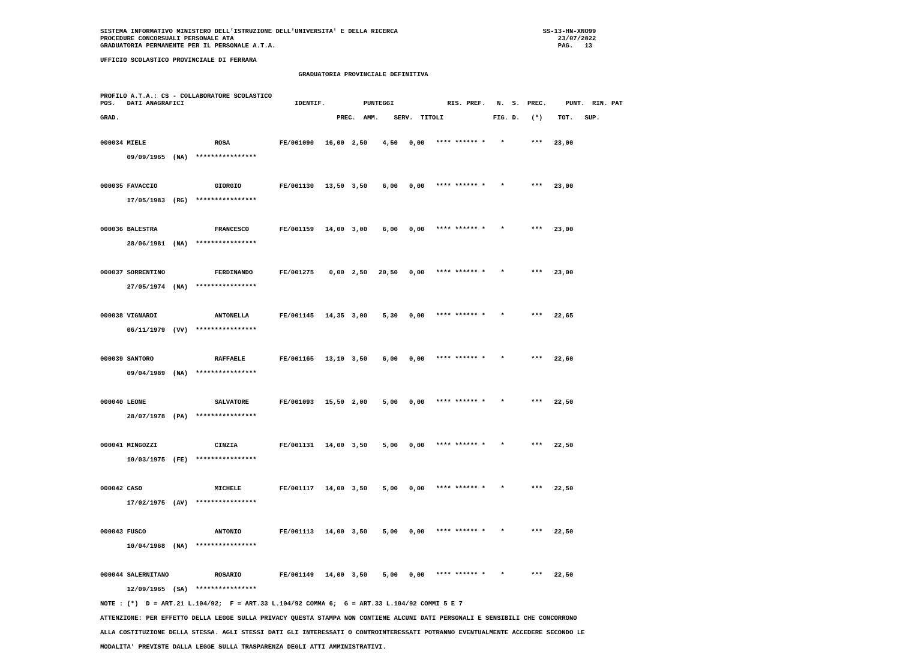SISTEMA INFORMATIVO MINISTERO DELL'ISTRUZIONE DELL'UNIVERSITA' E DELLA RICERCA                                      SS-13-HN-XNO99
PROCEDURE CONCORSUALI PERSONALE ATA                                                                                     23/07/2022
GRADUATORIA PERMANENTE PER IL PERSONALE A.T.A.                                                                          PAG.   13
UFFICIO SCOLASTICO PROVINCIALE DI FERRARA
                                                    GRADUATORIA PROVINCIALE DEFINITIVA
PROFILO A.T.A.: CS - COLLABORATORE SCOLASTICO
POS.   DATI ANAGRAFICI                             IDENTIF.          PUNTEGGI              RIS. PREF.   N.  S.  PREC.     PUNT.  RIN. PAT
GRAD.                                                         PREC.  AMM.    SERV.  TITOLI             FIG. D.   (*)    TOT.   SUP.
000034 MIELE                  ROSA             FE/001090   16,00  2,50    4,50   0,00   **** ****** *    *       ***   23,00
       09/09/1965  (NA)  ****************

000035 FAVACCIO               GIORGIO          FE/001130   13,50  3,50    6,00   0,00   **** ****** *    *       ***   23,00
       17/05/1983  (RG)  ****************

000036 BALESTRA               FRANCESCO        FE/001159   14,00  3,00    6,00   0,00   **** ****** *    *       ***   23,00
       28/06/1981  (NA)  ****************

000037 SORRENTINO             FERDINANDO       FE/001275    0,00  2,50   20,50   0,00   **** ****** *    *       ***   23,00
       27/05/1974  (NA)  ****************

000038 VIGNARDI               ANTONELLA        FE/001145   14,35  3,00    5,30   0,00   **** ****** *    *       ***   22,65
       06/11/1979  (VV)  ****************

000039 SANTORO                RAFFAELE         FE/001165   13,10  3,50    6,00   0,00   **** ****** *    *       ***   22,60
       09/04/1989  (NA)  ****************

000040 LEONE                  SALVATORE        FE/001093   15,50  2,00    5,00   0,00   **** ****** *    *       ***   22,50
       28/07/1978  (PA)  ****************

000041 MINGOZZI               CINZIA           FE/001131   14,00  3,50    5,00   0,00   **** ****** *    *       ***   22,50
       10/03/1975  (FE)  ****************

000042 CASO                   MICHELE          FE/001117   14,00  3,50    5,00   0,00   **** ****** *    *       ***   22,50
       17/02/1975  (AV)  ****************

000043 FUSCO                  ANTONIO          FE/001113   14,00  3,50    5,00   0,00   **** ****** *    *       ***   22,50
       10/04/1968  (NA)  ****************

000044 SALERNITANO            ROSARIO          FE/001149   14,00  3,50    5,00   0,00   **** ****** *    *       ***   22,50
       12/09/1965  (SA)  ****************
NOTE : (*)  D = ART.21 L.104/92;  F = ART.33 L.104/92 COMMA 6;  G = ART.33 L.104/92 COMMI 5 E 7
ATTENZIONE: PER EFFETTO DELLA LEGGE SULLA PRIVACY QUESTA STAMPA NON CONTIENE ALCUNI DATI PERSONALI E SENSIBILI CHE CONCORRONO
ALLA COSTITUZIONE DELLA STESSA. AGLI STESSI DATI GLI INTERESSATI O CONTROINTERESSATI POTRANNO EVENTUALMENTE ACCEDERE SECONDO LE
MODALITA' PREVISTE DALLA LEGGE SULLA TRASPARENZA DEGLI ATTI AMMINISTRATIVI.